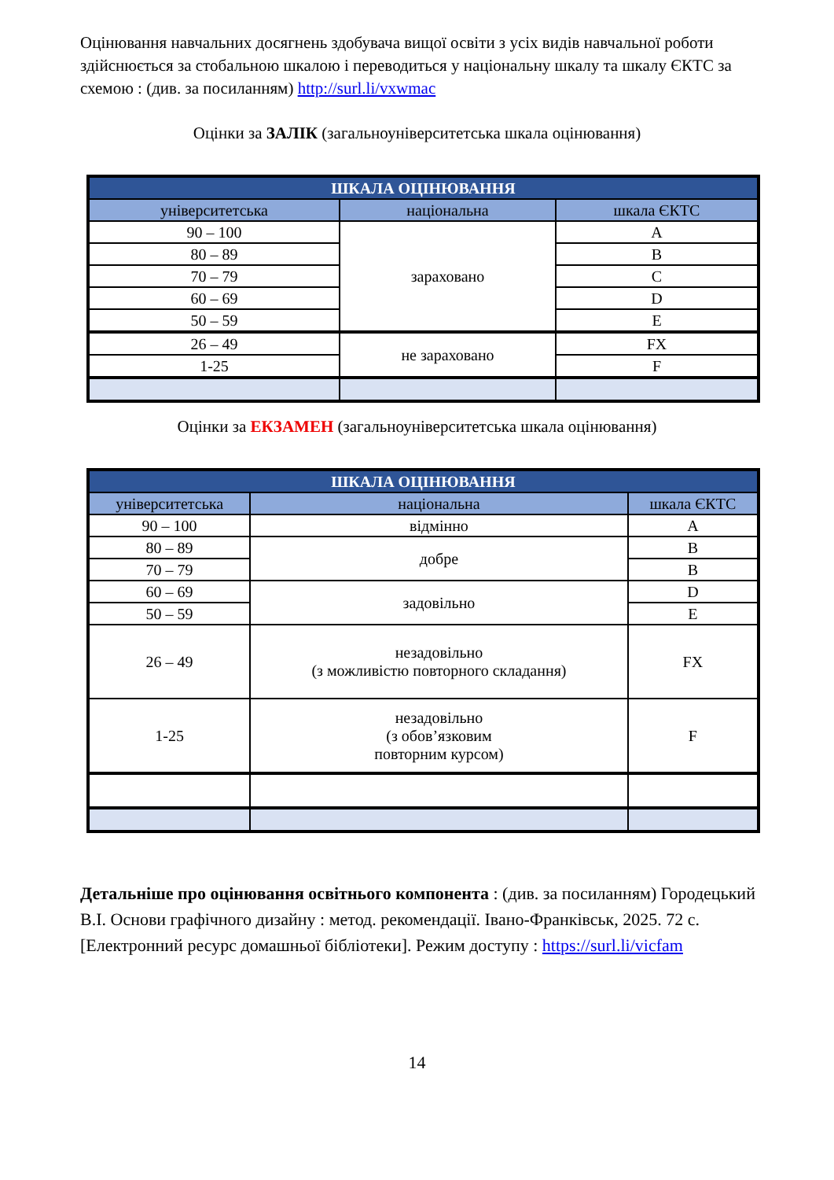Оцінювання навчальних досягнень здобувача вищої освіти з усіх видів навчальної роботи здійснюється за стобальною шкалою і переводиться у національну шкалу та шкалу ЄКТС за схемою : (див. за посиланням) http://surl.li/vxwmac
Оцінки за ЗАЛІК (загальноуніверситетська шкала оцінювання)
| ШКАЛА ОЦІНЮВАННЯ | | |
| --- | --- | --- |
| університетська | національна | шкала ЄКТС |
| 90 – 100 | зараховано | A |
| 80 – 89 | | B |
| 70 – 79 | | C |
| 60 – 69 | | D |
| 50 – 59 | | E |
| 26 – 49 | не зараховано | FX |
| 1-25 | | F |
Оцінки за ЕКЗАМЕН (загальноуніверситетська шкала оцінювання)
| ШКАЛА ОЦІНЮВАННЯ | | |
| --- | --- | --- |
| університетська | національна | шкала ЄКТС |
| 90 – 100 | відмінно | A |
| 80 – 89 | добре | B |
| 70 – 79 | | B |
| 60 – 69 | задовільно | D |
| 50 – 59 | | E |
| 26 – 49 | незадовільно (з можливістю повторного складання) | FX |
| 1-25 | незадовільно (з обов’язковим повторним курсом) | F |
Детальніше про оцінювання освітнього компонента : (див. за посиланням) Городецький В.І. Основи графічного дизайну : метод. рекомендації. Івано-Франківськ, 2025. 72 с. [Електронний ресурс домашньої бібліотеки]. Режим доступу : https://surl.li/vicfam
14